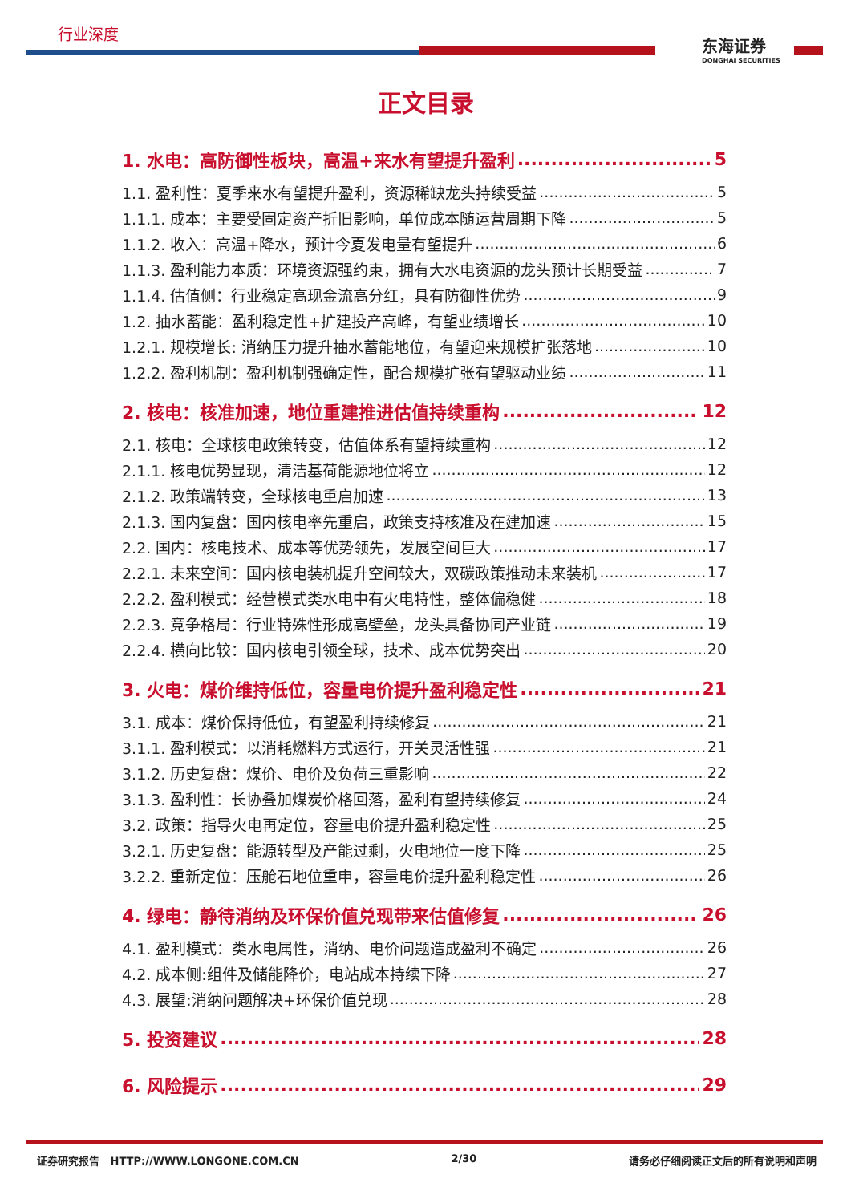行业深度
东海证券
DONGHAI SECURITIES
正文目录
1. 水电：高防御性板块，高温+来水有望提升盈利 5
1.1. 盈利性：夏季来水有望提升盈利，资源稀缺龙头持续受益 5
1.1.1. 成本：主要受固定资产折旧影响，单位成本随运营周期下降 5
1.1.2. 收入：高温+降水，预计今夏发电量有望提升 6
1.1.3. 盈利能力本质：环境资源强约束，拥有大水电资源的龙头预计长期受益 7
1.1.4. 估值侧：行业稳定高现金流高分红，具有防御性优势 9
1.2. 抽水蓄能：盈利稳定性+扩建投产高峰，有望业绩增长 10
1.2.1. 规模增长: 消纳压力提升抽水蓄能地位，有望迎来规模扩张落地 10
1.2.2. 盈利机制：盈利机制强确定性，配合规模扩张有望驱动业绩 11
2. 核电：核准加速，地位重建推进估值持续重构 12
2.1. 核电：全球核电政策转变，估值体系有望持续重构 12
2.1.1. 核电优势显现，清洁基荷能源地位将立 12
2.1.2. 政策端转变，全球核电重启加速 13
2.1.3. 国内复盘：国内核电率先重启，政策支持核准及在建加速 15
2.2. 国内：核电技术、成本等优势领先，发展空间巨大 17
2.2.1. 未来空间：国内核电装机提升空间较大，双碳政策推动未来装机 17
2.2.2. 盈利模式：经营模式类水电中有火电特性，整体偏稳健 18
2.2.3. 竞争格局：行业特殊性形成高壁垒，龙头具备协同产业链 19
2.2.4. 横向比较：国内核电引领全球，技术、成本优势突出 20
3. 火电：煤价维持低位，容量电价提升盈利稳定性 21
3.1. 成本：煤价保持低位，有望盈利持续修复 21
3.1.1. 盈利模式：以消耗燃料方式运行，开关灵活性强 21
3.1.2. 历史复盘：煤价、电价及负荷三重影响 22
3.1.3. 盈利性：长协叠加煤炭价格回落，盈利有望持续修复 24
3.2. 政策：指导火电再定位，容量电价提升盈利稳定性 25
3.2.1. 历史复盘：能源转型及产能过剩，火电地位一度下降 25
3.2.2. 重新定位：压舱石地位重申，容量电价提升盈利稳定性 26
4. 绿电：静待消纳及环保价值兑现带来估值修复 26
4.1. 盈利模式：类水电属性，消纳、电价问题造成盈利不确定 26
4.2. 成本侧:组件及储能降价，电站成本持续下降 27
4.3. 展望:消纳问题解决+环保价值兑现 28
5. 投资建议 28
6. 风险提示 29
证券研究报告 HTTP://WWW.LONGONE.COM.CN 2/30 请务必仔细阅读正文后的所有说明和声明